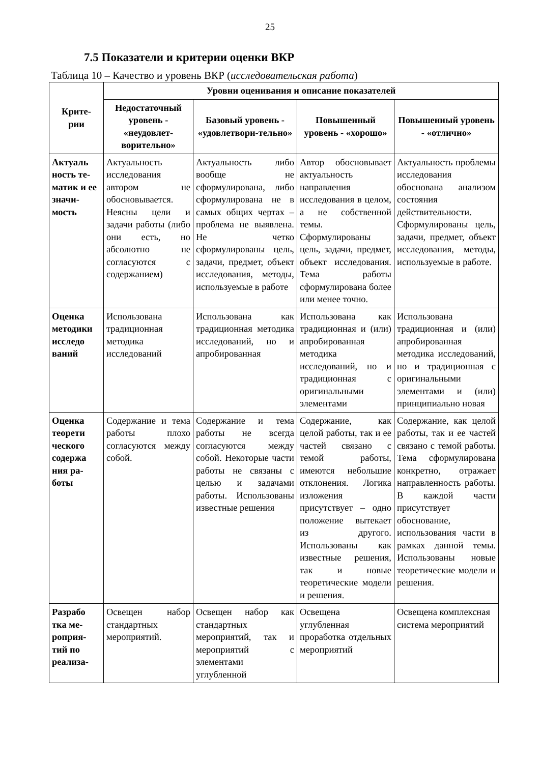25
7.5 Показатели и критерии оценки ВКР
Таблица 10 – Качество и уровень ВКР (исследовательская работа)
| Крите- рии | Уровни оценивания и описание показателей | | | |
| --- | --- | --- | --- | --- |
| | Недостаточный уровень - «неудовлет-ворительно» | Базовый уровень - «удовлетвори-тельно» | Повышенный уровень - «хорошо» | Повышенный уровень - «отлично» |
| Актуаль ность те-матик и ее значи-мость | Актуальность исследования автором не обосновывается. Неясны цели и задачи работы (либо они есть, но абсолютно не согласуются с содержанием) | Актуальность либо вообще не сформулирована, либо сформулирована не в самых общих чертах – проблема не выявлена. Не четко сформулированы цель, задачи, предмет, объект исследования, методы, используемые в работе | Автор обосновывает актуальность направления исследования в целом, а не собственной темы. Сформулированы цель, задачи, предмет, объект исследования. Тема работы сформулирована более или менее точно. | Актуальность проблемы исследования обоснована анализом состояния действительности. Сформулированы цель, задачи, предмет, объект исследования, методы, используемые в работе. |
| Оценка методики исследо ваний | Использована традиционная методика исследований | Использована как традиционная методика исследований, но и апробированная | Использована как традиционная и (или) апробированная методика исследований, но и традиционная с оригинальными элементами | Использована традиционная и (или) апробированная методика исследований, но и традиционная с оригинальными элементами и (или) принципиально новая |
| Оценка теорети ческого содержа ния ра-боты | Содержание и тема работы плохо согласуются между собой. | Содержание и тема работы не всегда согласуются между собой. Некоторые части работы не связаны с целью и задачами работы. Использованы известные решения | Содержание, как целой работы, так и ее частей связано с темой работы, имеются небольшие отклонения. Логика изложения присутствует – одно положение вытекает из другого. Использованы как известные решения, так и новые теоретические модели и решения. | Содержание, как целой работы, так и ее частей связано с темой работы. Тема сформулирована конкретно, отражает направленность работы. В каждой части присутствует обоснование, использования части в рамках данной темы. Использованы новые теоретические модели и решения. |
| Разрабо тка ме-роприя-тий по реализа- | Освещен набор стандартных мероприятий. | Освещен набор как стандартных мероприятий, так и мероприятий с элементами углубленной | Освещена углубленная проработка отдельных мероприятий | Освещена комплексная система мероприятий |